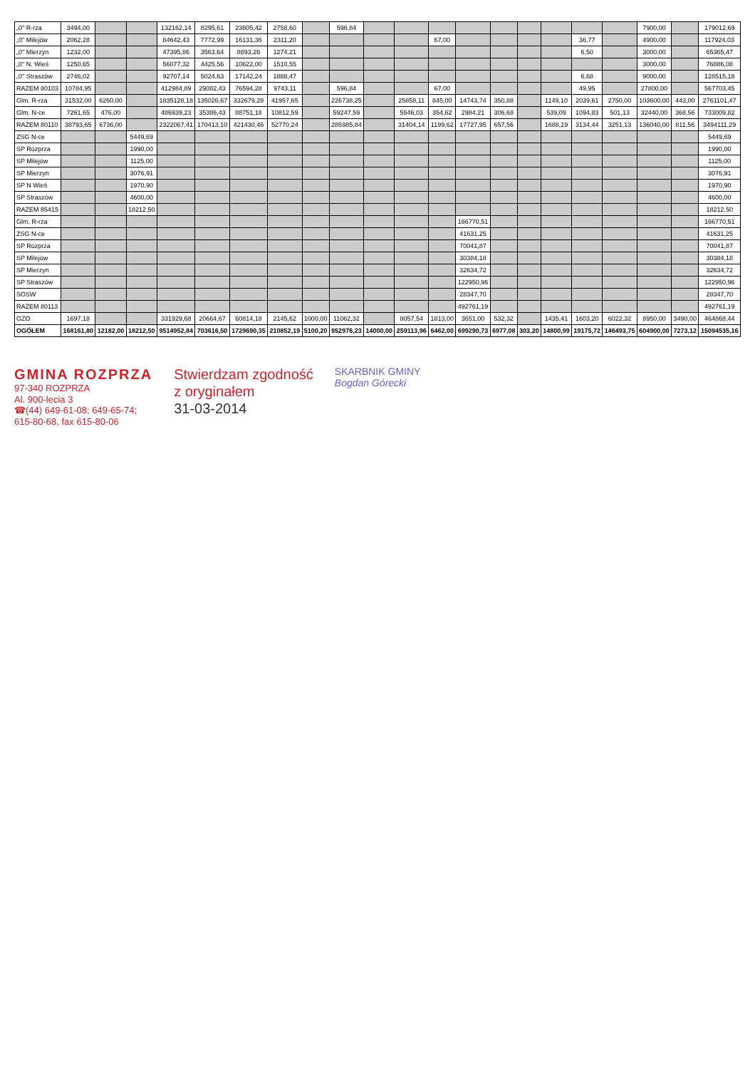| „0" R-rza | 3494,00 | | | 132162,14 | 8295,61 | 23805,42 | 2758,60 | | 596,84 | | | | | | | | | | 7900,00 | | 179012,69 |
| „0" Milejów | 2062,28 | | | 84642,43 | 7772,99 | 16131,36 | 2311,20 | | | | | 67,00 | | | | | 36,77 | | 4900,00 | | 117924,03 |
| „0" Mierzyn | 1232,00 | | | 47395,86 | 3563,64 | 8893,26 | 1274,21 | | | | | | | | | | 6,50 | | 3000,00 | | 65365,47 |
| „0" N. Wieś | 1250,65 | | | 56077,32 | 4425,56 | 10622,00 | 1510,55 | | | | | | | | | | | | 3000,00 | | 76886,08 |
| „0" Straszów | 2746,02 | | | 92707,14 | 5024,63 | 17142,24 | 1888,47 | | | | | | | | | | 6,68 | | 9000,00 | | 128515,18 |
| RAZEM 80103 | 10784,95 | | | 412984,89 | 29082,43 | 76594,28 | 9743,11 | | 596,84 | | | 67,00 | | | | | 49,95 | | 27800,00 | | 567703,45 |
| Glm. R-rza | 31532,00 | 6260,00 | | 1835128,18 | 135026,67 | 332679,28 | 41957,65 | | 226738,25 | | 25858,11 | 845,00 | 14743,74 | 350,88 | | 1149,10 | 2039,61 | 2750,00 | 103600,00 | 443,00 | 2761101,47 |
| Glm. N-ce | 7261,65 | 476,00 | | 486939,23 | 35386,43 | 88751,18 | 10812,59 | | 59247,59 | | 5546,03 | 354,62 | 2984,21 | 306,68 | | 539,09 | 1094,83 | 501,13 | 32440,00 | 368,56 | 733009,82 |
| RAZEM 80110 | 38793,65 | 6736,00 | | 2322067,41 | 170413,10 | 421430,46 | 52770,24 | | 285985,84 | | 31404,14 | 1199,62 | 17727,95 | 657,56 | | 1688,19 | 3134,44 | 3251,13 | 136040,00 | 811,56 | 3494111,29 |
| ZSG N-ce | | | 5449,69 | | | | | | | | | | | | | | | | | | 5449,69 |
| SP Rozprza | | | 1990,00 | | | | | | | | | | | | | | | | | | 1990,00 |
| SP Milejów | | | 1125,00 | | | | | | | | | | | | | | | | | | 1125,00 |
| SP Mierzyn | | | 3076,91 | | | | | | | | | | | | | | | | | | 3076,91 |
| SP N Wieś | | | 1970,90 | | | | | | | | | | | | | | | | | | 1970,90 |
| SP Straszów | | | 4600,00 | | | | | | | | | | | | | | | | | | 4600,00 |
| RAZEM 85415 | | | 18212,50 | | | | | | | | | | | | | | | | | | 18212,50 |
| Glm. R-rza | | | | | | | | | | | | | 166770,51 | | | | | | | | 166770,51 |
| ZSG N-ce | | | | | | | | | | | | | 41631,25 | | | | | | | | 41631,25 |
| SP Rozprza | | | | | | | | | | | | | 70041,87 | | | | | | | | 70041,87 |
| SP Milejów | | | | | | | | | | | | | 30384,18 | | | | | | | | 30384,18 |
| SP Mierzyn | | | | | | | | | | | | | 32634,72 | | | | | | | | 32634,72 |
| SP Straszów | | | | | | | | | | | | | 122950,96 | | | | | | | | 122950,96 |
| SOSW | | | | | | | | | | | | | 28347,70 | | | | | | | | 28347,70 |
| RAZEM 80113 | | | | | | | | | | | | | 492761,19 | | | | | | | | 492761,19 |
| GZO | 1697,18 | | | 331929,68 | 20664,67 | 60814,18 | 2145,62 | 1000,00 | 11062,32 | | 8057,54 | 1813,00 | 3651,00 | 532,32 | | 1435,41 | 1603,20 | 6022,32 | 8950,00 | 3490,00 | 464868,44 |
| OGÓŁEM | 168161,80 | 12182,00 | 18212,50 | 9514952,84 | 703616,50 | 1729690,35 | 210852,19 | 5100,20 | 952976,23 | 14000,00 | 259113,96 | 6462,00 | 699290,73 | 6977,08 | 303,20 | 14800,99 | 19175,72 | 146493,75 | 604900,00 | 7273,12 | 15094535,16 |
GMINA ROZPRZA
97-340 ROZPRZA
Al. 900-lecia 3
☎(44) 649-61-08; 649-65-74;
615-80-68, fax 615-80-06
Stwierdzam zgodność
z oryginałem
31-03-2014
SKARBNIK GMINY
Bogdan Górecki